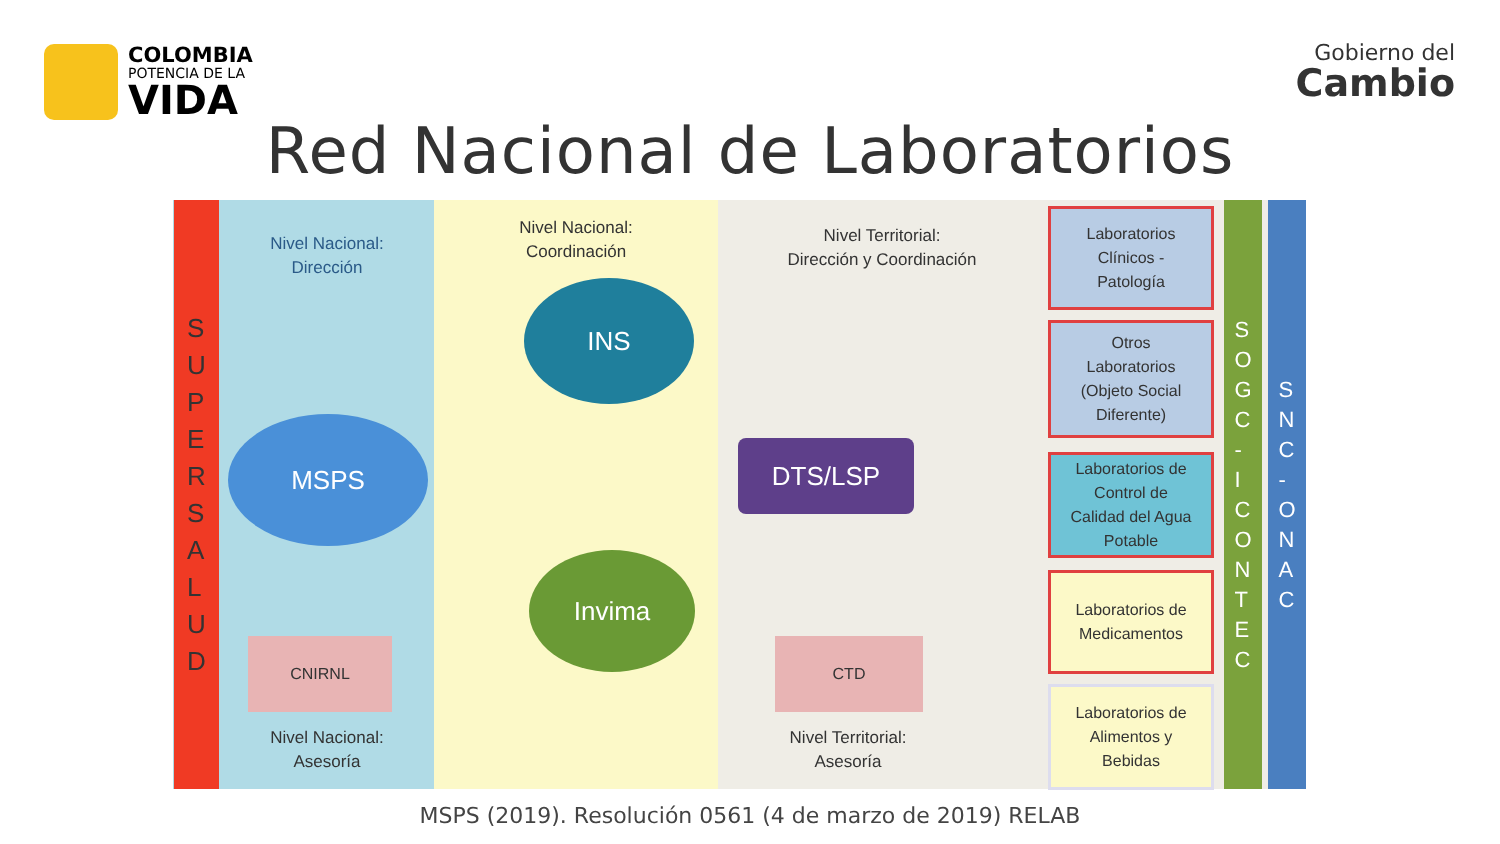COLOMBIA
POTENCIA DE LA
VIDA
Gobierno del
Cambio
Red Nacional de Laboratorios
S
U
P
E
R
S
A
L
U
D
Nivel Nacional:
Dirección
MSPS
CNIRNL
Nivel Nacional:
Asesoría
Nivel Nacional:
Coordinación
INS
Invima
Nivel Territorial:
Dirección y Coordinación
DTS/LSP
CTD
Nivel Territorial:
Asesoría
Laboratorios
Clínicos -
Patología
Otros
Laboratorios
(Objeto Social
Diferente)
Laboratorios de
Control de
Calidad del Agua
Potable
Laboratorios de
Medicamentos
Laboratorios de
Alimentos y
Bebidas
S
O
G
C
-
I
C
O
N
T
E
C
S
N
C
-
O
N
A
C
MSPS (2019). Resolución 0561 (4 de marzo de 2019) RELAB